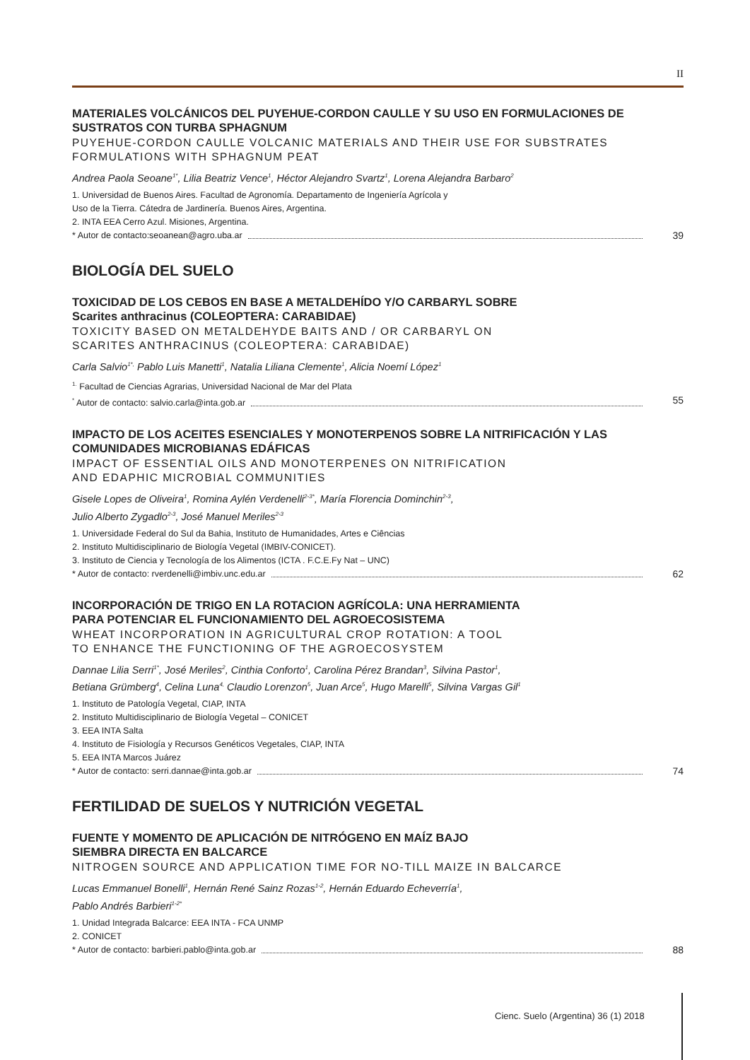II
MATERIALES VOLCÁNICOS DEL PUYEHUE-CORDON CAULLE Y SU USO EN FORMULACIONES DE SUSTRATOS CON TURBA SPHAGNUM
PUYEHUE-CORDON CAULLE VOLCANIC MATERIALS AND THEIR USE FOR SUBSTRATES FORMULATIONS WITH SPHAGNUM PEAT
Andrea Paola Seoane<sup>1*</sup>, Lilia Beatriz Vence<sup>1</sup>, Héctor Alejandro Svartz<sup>1</sup>, Lorena Alejandra Barbaro<sup>2</sup>
1. Universidad de Buenos Aires. Facultad de Agronomía. Departamento de Ingeniería Agrícola y
Uso de la Tierra. Cátedra de Jardinería. Buenos Aires, Argentina.
2. INTA EEA Cerro Azul. Misiones, Argentina.
* Autor de contacto:seoanean@agro.uba.ar 39
BIOLOGÍA DEL SUELO
TOXICIDAD DE LOS CEBOS EN BASE A METALDEHÍDO Y/O CARBARYL SOBRE
Scarites anthracinus (COLEOPTERA: CARABIDAE)
TOXICITY BASED ON METALDEHYDE BAITS AND / OR CARBARYL ON
SCARITES ANTHRACINUS (COLEOPTERA: CARABIDAE)
Carla Salvio<sup>1*,</sup> Pablo Luis Manetti<sup>1</sup>, Natalia Liliana Clemente<sup>1</sup>, Alicia Noemí López<sup>1</sup>
<sup>1.</sup> Facultad de Ciencias Agrarias, Universidad Nacional de Mar del Plata
<sup>*</sup> Autor de contacto: salvio.carla@inta.gob.ar 55
IMPACTO DE LOS ACEITES ESENCIALES Y MONOTERPENOS SOBRE LA NITRIFICACIÓN Y LAS COMUNIDADES MICROBIANAS EDÁFICAS
IMPACT OF ESSENTIAL OILS AND MONOTERPENES ON NITRIFICATION
AND EDAPHIC MICROBIAL COMMUNITIES
Gisele Lopes de Oliveira<sup>1</sup>, Romina Aylén Verdenelli<sup>2-3*</sup>, María Florencia Dominchin<sup>2-3</sup>,
Julio Alberto Zygadlo<sup>2-3</sup>, José Manuel Meriles<sup>2-3</sup>
1. Universidade Federal do Sul da Bahia, Instituto de Humanidades, Artes e Ciências
2. Instituto Multidisciplinario de Biología Vegetal (IMBIV-CONICET).
3. Instituto de Ciencia y Tecnología de los Alimentos (ICTA . F.C.E.Fy Nat – UNC)
* Autor de contacto: rverdenelli@imbiv.unc.edu.ar 62
INCORPORACIÓN DE TRIGO EN LA ROTACION AGRÍCOLA: UNA HERRAMIENTA
PARA POTENCIAR EL FUNCIONAMIENTO DEL AGROECOSISTEMA
WHEAT INCORPORATION IN AGRICULTURAL CROP ROTATION: A TOOL
TO ENHANCE THE FUNCTIONING OF THE AGROECOSYSTEM
Dannae Lilia Serri<sup>1*</sup>, José Meriles<sup>2</sup>, Cinthia Conforto<sup>1</sup>, Carolina Pérez Brandan<sup>3</sup>, Silvina Pastor<sup>1</sup>,
Betiana Grümberg<sup>4</sup>, Celina Luna<sup>4,</sup> Claudio Lorenzon<sup>5</sup>, Juan Arce<sup>5</sup>, Hugo Marelli<sup>5</sup>, Silvina Vargas Gil<sup>1</sup>
1. Instituto de Patología Vegetal, CIAP, INTA
2. Instituto Multidisciplinario de Biología Vegetal – CONICET
3. EEA INTA Salta
4. Instituto de Fisiología y Recursos Genéticos Vegetales, CIAP, INTA
5. EEA INTA Marcos Juárez
* Autor de contacto: serri.dannae@inta.gob.ar 74
FERTILIDAD DE SUELOS Y NUTRICIÓN VEGETAL
FUENTE Y MOMENTO DE APLICACIÓN DE NITRÓGENO EN MAÍZ BAJO
SIEMBRA DIRECTA EN BALCARCE
NITROGEN SOURCE AND APPLICATION TIME FOR NO-TILL MAIZE IN BALCARCE
Lucas Emmanuel Bonelli<sup>1</sup>, Hernán René Sainz Rozas<sup>1-2</sup>, Hernán Eduardo Echeverría<sup>1</sup>,
Pablo Andrés Barbieri<sup>1-2*</sup>
1. Unidad Integrada Balcarce: EEA INTA - FCA UNMP
2. CONICET
* Autor de contacto: barbieri.pablo@inta.gob.ar 88
Cienc. Suelo (Argentina) 36 (1) 2018